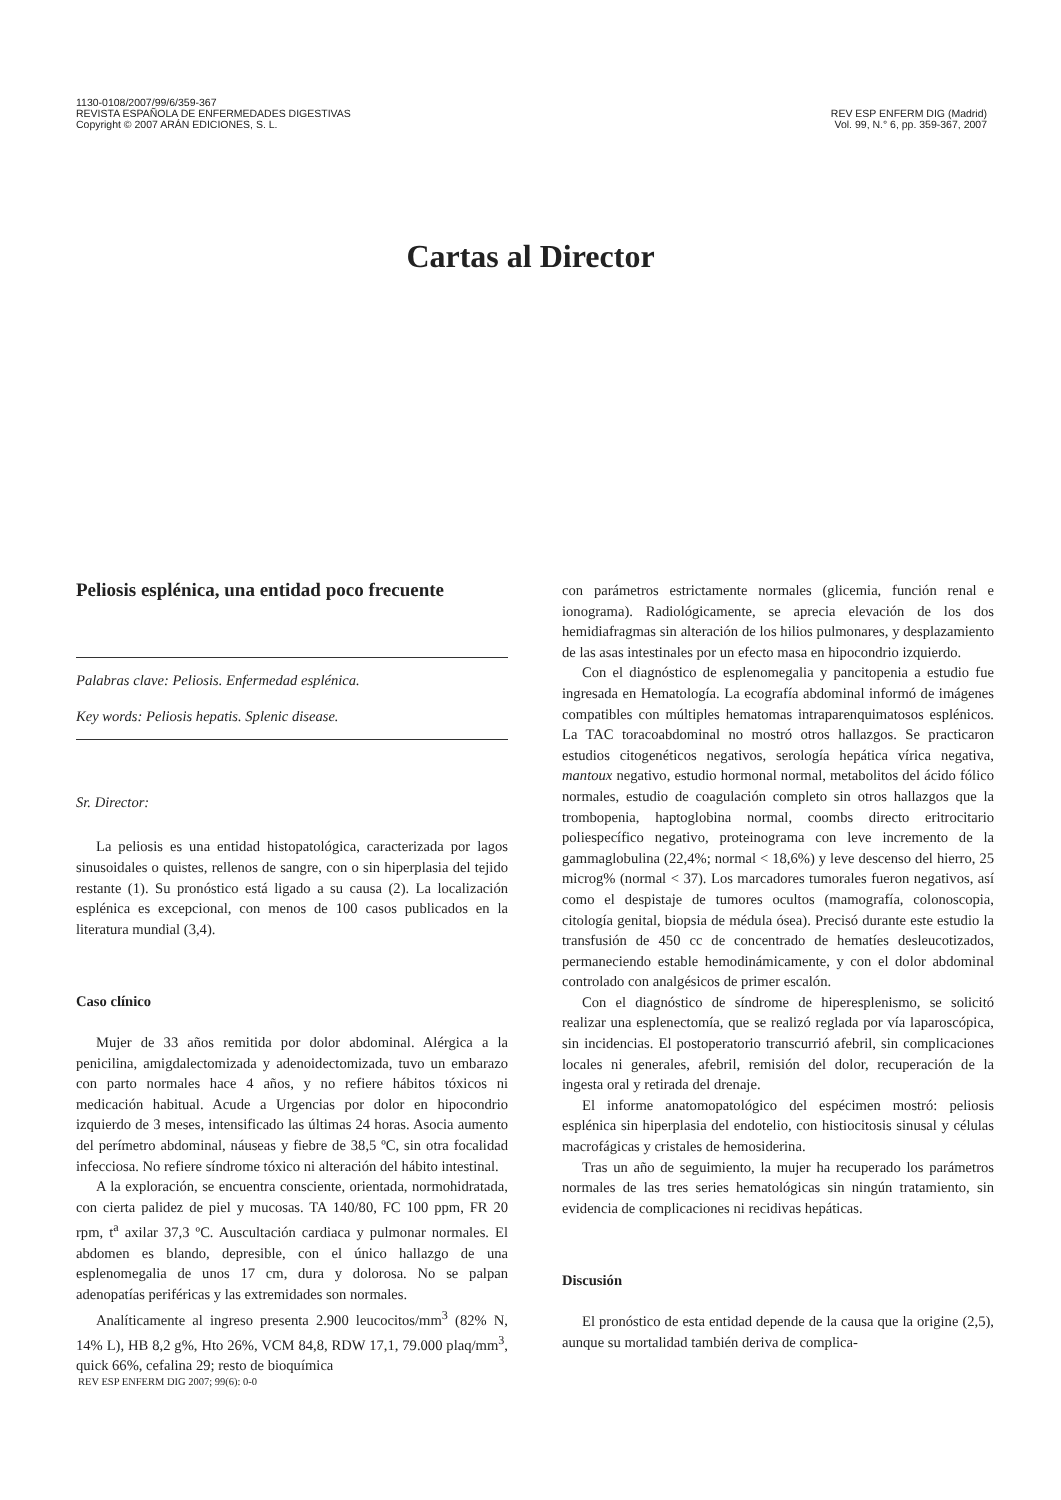1130-0108/2007/99/6/359-367
REVISTA ESPAÑOLA DE ENFERMEDADES DIGESTIVAS
Copyright © 2007 ARÁN EDICIONES, S. L.
REV ESP ENFERM DIG (Madrid)
Vol. 99, N.° 6, pp. 359-367, 2007
Cartas al Director
Peliosis esplénica, una entidad poco frecuente
Palabras clave: Peliosis. Enfermedad esplénica.
Key words: Peliosis hepatis. Splenic disease.
Sr. Director:
La peliosis es una entidad histopatológica, caracterizada por lagos sinusoidales o quistes, rellenos de sangre, con o sin hiperplasia del tejido restante (1). Su pronóstico está ligado a su causa (2). La localización esplénica es excepcional, con menos de 100 casos publicados en la literatura mundial (3,4).
Caso clínico
Mujer de 33 años remitida por dolor abdominal. Alérgica a la penicilina, amigdalectomizada y adenoidectomizada, tuvo un embarazo con parto normales hace 4 años, y no refiere hábitos tóxicos ni medicación habitual. Acude a Urgencias por dolor en hipocondrio izquierdo de 3 meses, intensificado las últimas 24 horas. Asocia aumento del perímetro abdominal, náuseas y fiebre de 38,5 ºC, sin otra focalidad infecciosa. No refiere síndrome tóxico ni alteración del hábito intestinal.
A la exploración, se encuentra consciente, orientada, normohidratada, con cierta palidez de piel y mucosas. TA 140/80, FC 100 ppm, FR 20 rpm, t<sup>a</sup> axilar 37,3 ºC. Auscultación cardiaca y pulmonar normales. El abdomen es blando, depresible, con el único hallazgo de una esplenomegalia de unos 17 cm, dura y dolorosa. No se palpan adenopatías periféricas y las extremidades son normales.
Analíticamente al ingreso presenta 2.900 leucocitos/mm<sup>3</sup> (82% N, 14% L), HB 8,2 g%, Hto 26%, VCM 84,8, RDW 17,1, 79.000 plaq/mm<sup>3</sup>, quick 66%, cefalina 29; resto de bioquímica
con parámetros estrictamente normales (glicemia, función renal e ionograma). Radiológicamente, se aprecia elevación de los dos hemidiafragmas sin alteración de los hilios pulmonares, y desplazamiento de las asas intestinales por un efecto masa en hipocondrio izquierdo.
Con el diagnóstico de esplenomegalia y pancitopenia a estudio fue ingresada en Hematología. La ecografía abdominal informó de imágenes compatibles con múltiples hematomas intraparenquimatosos esplénicos. La TAC toracoabdominal no mostró otros hallazgos. Se practicaron estudios citogenéticos negativos, serología hepática vírica negativa, mantoux negativo, estudio hormonal normal, metabolitos del ácido fólico normales, estudio de coagulación completo sin otros hallazgos que la trombopenia, haptoglobina normal, coombs directo eritrocitario poliespecífico negativo, proteinograma con leve incremento de la gammaglobulina (22,4%; normal < 18,6%) y leve descenso del hierro, 25 microg% (normal < 37). Los marcadores tumorales fueron negativos, así como el despistaje de tumores ocultos (mamografía, colonoscopia, citología genital, biopsia de médula ósea). Precisó durante este estudio la transfusión de 450 cc de concentrado de hematíes desleucotizados, permaneciendo estable hemodinámicamente, y con el dolor abdominal controlado con analgésicos de primer escalón.
Con el diagnóstico de síndrome de hiperesplenismo, se solicitó realizar una esplenectomía, que se realizó reglada por vía laparoscópica, sin incidencias. El postoperatorio transcurrió afebril, sin complicaciones locales ni generales, afebril, remisión del dolor, recuperación de la ingesta oral y retirada del drenaje.
El informe anatomopatológico del espécimen mostró: peliosis esplénica sin hiperplasia del endotelio, con histiocitosis sinusal y células macrofágicas y cristales de hemosiderina.
Tras un año de seguimiento, la mujer ha recuperado los parámetros normales de las tres series hematológicas sin ningún tratamiento, sin evidencia de complicaciones ni recidivas hepáticas.
Discusión
El pronóstico de esta entidad depende de la causa que la origine (2,5), aunque su mortalidad también deriva de complica-
REV ESP ENFERM DIG 2007; 99(6): 0-0